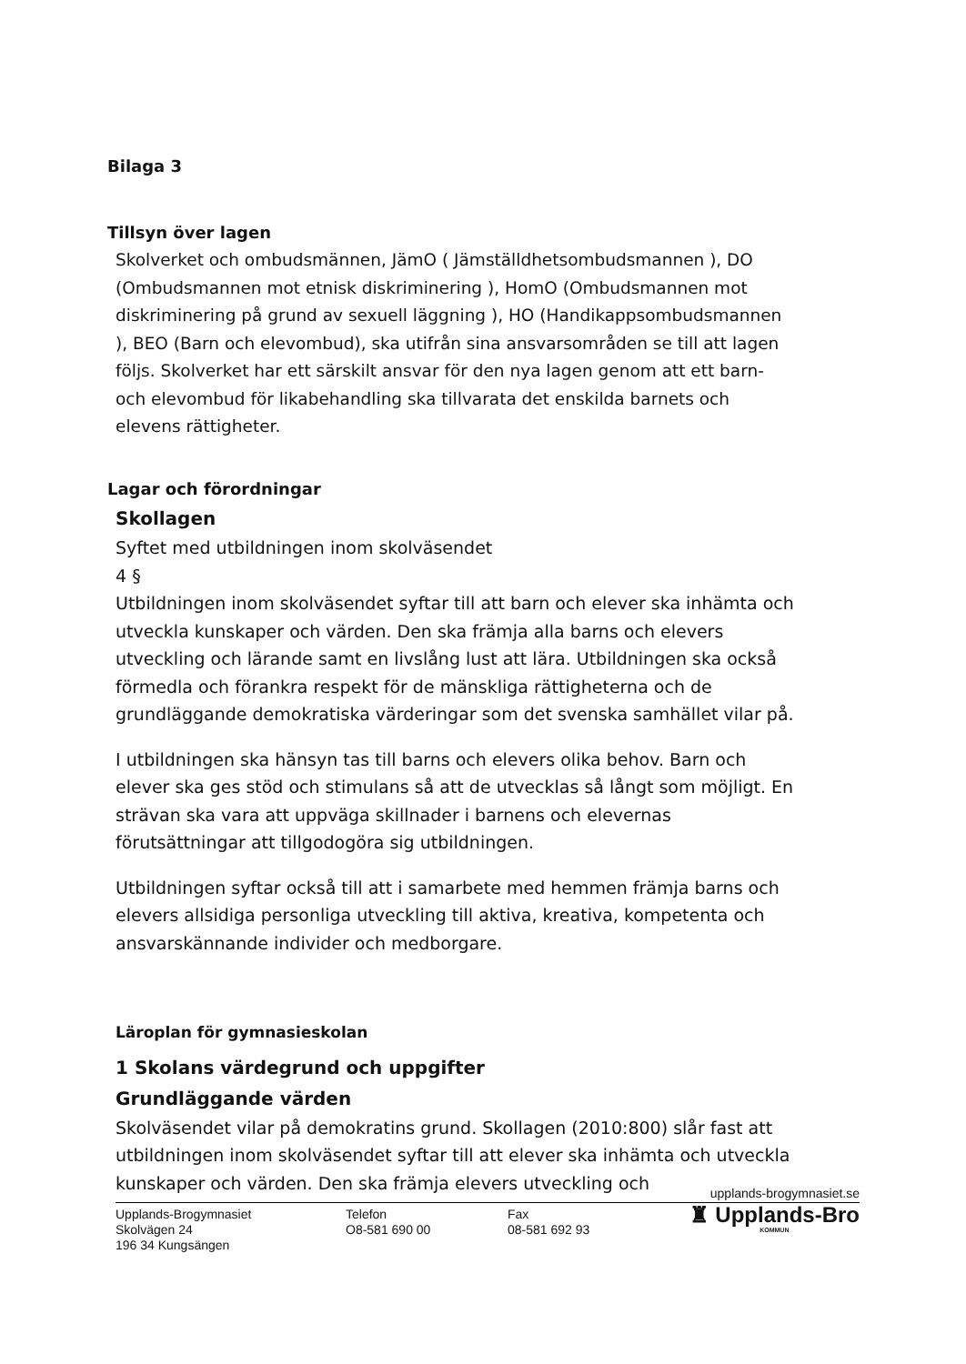Bilaga 3
Tillsyn över lagen
Skolverket och ombudsmännen, JämO ( Jämställdhetsombudsmannen ), DO (Ombudsmannen mot etnisk diskriminering ), HomO (Ombudsmannen mot diskriminering på grund av sexuell läggning ), HO (Handikappsombudsmannen ), BEO (Barn och elevombud), ska utifrån sina ansvarsområden se till att lagen följs. Skolverket har ett särskilt ansvar för den nya lagen genom att ett barn- och elevombud för likabehandling ska tillvarata det enskilda barnets och elevens rättigheter.
Lagar och förordningar
Skollagen
Syftet med utbildningen inom skolväsendet
4 §
Utbildningen inom skolväsendet syftar till att barn och elever ska inhämta och utveckla kunskaper och värden. Den ska främja alla barns och elevers utveckling och lärande samt en livslång lust att lära. Utbildningen ska också förmedla och förankra respekt för de mänskliga rättigheterna och de grundläggande demokratiska värderingar som det svenska samhället vilar på.
I utbildningen ska hänsyn tas till barns och elevers olika behov. Barn och elever ska ges stöd och stimulans så att de utvecklas så långt som möjligt. En strävan ska vara att uppväga skillnader i barnens och elevernas förutsättningar att tillgodogöra sig utbildningen.
Utbildningen syftar också till att i samarbete med hemmen främja barns och elevers allsidiga personliga utveckling till aktiva, kreativa, kompetenta och ansvarskännande individer och medborgare.
Läroplan för gymnasieskolan
1 Skolans värdegrund och uppgifter
Grundläggande värden
Skolväsendet vilar på demokratins grund. Skollagen (2010:800) slår fast att utbildningen inom skolväsendet syftar till att elever ska inhämta och utveckla kunskaper och värden. Den ska främja elevers utveckling och
upplands-brogymnasiet.se
Upplands-Brogymnasiet
Skolvägen 24
196 34 Kungsängen
Telefon
O8-581 690 00
Fax
08-581 692 93
♜ Upplands-Bro
KOMMUN